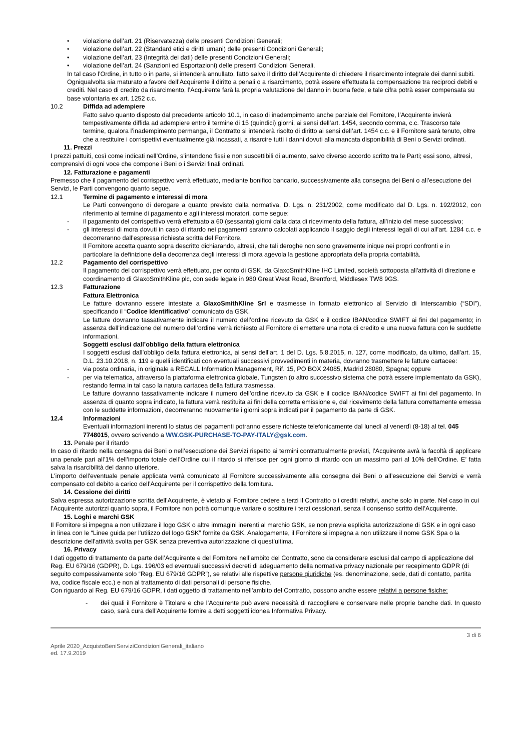• violazione dell’art. 21 (Riservatezza) delle presenti Condizioni Generali;
• violazione dell’art. 22 (Standard etici e diritti umani) delle presenti Condizioni Generali;
• violazione dell’art. 23 (Integrità dei dati) delle presenti Condizioni Generali;
• violazione dell’art. 24 (Sanzioni ed Esportazioni) delle presenti Condizioni Generali.
In tal caso l’Ordine, in tutto o in parte, si intenderà annullato, fatto salvo il diritto dell’Acquirente di chiedere il risarcimento integrale dei danni subiti.
Ogniqualvolta sia maturato a favore dell’Acquirente il diritto a penali o a risarcimento, potrà essere effettuata la compensazione tra reciproci debiti e crediti. Nel caso di credito da risarcimento, l’Acquirente farà la propria valutazione del danno in buona fede, e tale cifra potrà esser compensata su base volontaria ex art. 1252 c.c.
10.2 Diffida ad adempiere
Fatto salvo quanto disposto dal precedente articolo 10.1, in caso di inadempimento anche parziale del Fornitore, l’Acquirente invierà tempestivamente diffida ad adempiere entro il termine di 15 (quindici) giorni, ai sensi dell’art. 1454, secondo comma, c.c. Trascorso tale termine, qualora l’inadempimento permanga, il Contratto si intenderà risolto di diritto ai sensi dell’art. 1454 c.c. e il Fornitore sarà tenuto, oltre che a restituire i corrispettivi eventualmente già incassati, a risarcire tutti i danni dovuti alla mancata disponibilità di Beni o Servizi ordinati.
11. Prezzi
I prezzi pattuiti, così come indicati nell’Ordine, s’intendono fissi e non suscettibili di aumento, salvo diverso accordo scritto tra le Parti; essi sono, altresì, comprensivi di ogni voce che compone i Beni o i Servizi finali ordinati.
12. Fatturazione e pagamenti
Premesso che il pagamento del corrispettivo verrà effettuato, mediante bonifico bancario, successivamente alla consegna dei Beni o all’esecuzione dei Servizi, le Parti convengono quanto segue.
12.1 Termine di pagamento e interessi di mora
Le Parti convengono di derogare a quanto previsto dalla normativa, D. Lgs. n. 231/2002, come modificato dal D. Lgs. n. 192/2012, con riferimento al termine di pagamento e agli interessi moratori, come segue:
- il pagamento del corrispettivo verrà effettuato a 60 (sessanta) giorni dalla data di ricevimento della fattura, all’inizio del mese successivo;
- gli interessi di mora dovuti in caso di ritardo nei pagamenti saranno calcolati applicando il saggio degli interessi legali di cui all’art. 1284 c.c. e decorreranno dall’espressa richiesta scritta del Fornitore.
Il Fornitore accetta quanto sopra descritto dichiarando, altresì, che tali deroghe non sono gravemente inique nei propri confronti e in particolare la definizione della decorrenza degli interessi di mora agevola la gestione appropriata della propria contabilità.
12.2 Pagamento del corrispettivo
Il pagamento del corrispettivo verrà effettuato, per conto di GSK, da GlaxoSmithKline IHC Limited, società sottoposta all'attività di direzione e coordinamento di GlaxoSmithKline plc, con sede legale in 980 Great West Road, Brentford, Middlesex TW8 9GS.
12.3 Fatturazione
Fattura Elettronica
Le fatture dovranno essere intestate a GlaxoSmithKline Srl e trasmesse in formato elettronico al Servizio di Interscambio (“SDI”), specificando il “Codice Identificativo” comunicato da GSK.
Le fatture dovranno tassativamente indicare il numero dell’ordine ricevuto da GSK e il codice IBAN/codice SWIFT ai fini del pagamento; in assenza dell’indicazione del numero dell’ordine verrà richiesto al Fornitore di emettere una nota di credito e una nuova fattura con le suddette informazioni.
Soggetti esclusi dall’obbligo della fattura elettronica
I soggetti esclusi dall’obbligo della fattura elettronica, ai sensi dell’art. 1 del D. Lgs. 5.8.2015, n. 127, come modificato, da ultimo, dall’art. 15, D.L. 23.10.2018, n. 119 e quelli identificati con eventuali successivi provvedimenti in materia, dovranno trasmettere le fatture cartacee:
- via posta ordinaria, in originale a RECALL Information Management, Rif. 15, PO BOX 24085, Madrid 28080, Spagna; oppure
- per via telematica, attraverso la piattaforma elettronica globale, Tungsten (o altro successivo sistema che potrà essere implementato da GSK), restando ferma in tal caso la natura cartacea della fattura trasmessa.
Le fatture dovranno tassativamente indicare il numero dell’ordine ricevuto da GSK e il codice IBAN/codice SWIFT ai fini del pagamento. In assenza di quanto sopra indicato, la fattura verrà restituita ai fini della corretta emissione e, dal ricevimento della fattura correttamente emessa con le suddette informazioni, decorreranno nuovamente i giorni sopra indicati per il pagamento da parte di GSK.
12.4 Informazioni
Eventuali informazioni inerenti lo status dei pagamenti potranno essere richieste telefonicamente dal lunedì al venerdì (8-18) al tel. 045 7748015, ovvero scrivendo a WW.GSK-PURCHASE-TO-PAY-ITALY@gsk.com.
13. Penale per il ritardo
In caso di ritardo nella consegna dei Beni o nell’esecuzione dei Servizi rispetto ai termini contrattualmente previsti, l’Acquirente avrà la facoltà di applicare una penale pari all’1% dell’importo totale dell’Ordine cui il ritardo si riferisce per ogni giorno di ritardo con un massimo pari al 10% dell’Ordine. E’ fatta salva la risarcibilità del danno ulteriore.
L'importo dell'eventuale penale applicata verrà comunicato al Fornitore successivamente alla consegna dei Beni o all’esecuzione dei Servizi e verrà compensato col debito a carico dell’Acquirente per il corrispettivo della fornitura.
14. Cessione dei diritti
Salva espressa autorizzazione scritta dell’Acquirente, è vietato al Fornitore cedere a terzi il Contratto o i crediti relativi, anche solo in parte. Nel caso in cui l’Acquirente autorizzi quanto sopra, il Fornitore non potrà comunque variare o sostituire i terzi cessionari, senza il consenso scritto dell’Acquirente.
15. Loghi e marchi GSK
Il Fornitore si impegna a non utilizzare il logo GSK o altre immagini inerenti al marchio GSK, se non previa esplicita autorizzazione di GSK e in ogni caso in linea con le “Linee guida per l'utilizzo del logo GSK” fornite da GSK. Analogamente, il Fornitore si impegna a non utilizzare il nome GSK Spa o la descrizione dell’attività svolta per GSK senza preventiva autorizzazione di quest’ultima.
16. Privacy
I dati oggetto di trattamento da parte dell’Acquirente e del Fornitore nell’ambito del Contratto, sono da considerare esclusi dal campo di applicazione del Reg. EU 679/16 (GDPR), D. Lgs. 196/03 ed eventuali successivi decreti di adeguamento della normativa privacy nazionale per recepimento GDPR (di seguito compessivamente solo “Reg. EU 679/16 GDPR”), se relativi alle rispettive persone giuridiche (es. denominazione, sede, dati di contatto, partita iva, codice fiscale ecc.) e non al trattamento di dati personali di persone fisiche.
Con riguardo al Reg. EU 679/16 GDPR, i dati oggetto di trattamento nell’ambito del Contratto, possono anche essere relativi a persone fisiche:
- dei quali il Fornitore è Titolare e che l’Acquirente può avere necessità di raccogliere e conservare nelle proprie banche dati. In questo caso, sarà cura dell’Acquirente fornire a detti soggetti idonea Informativa Privacy.
3 di 6
Aprile 2020_AcquistoBeniServiziCondizioniGenerali_italiano
ed. 17.9.2019